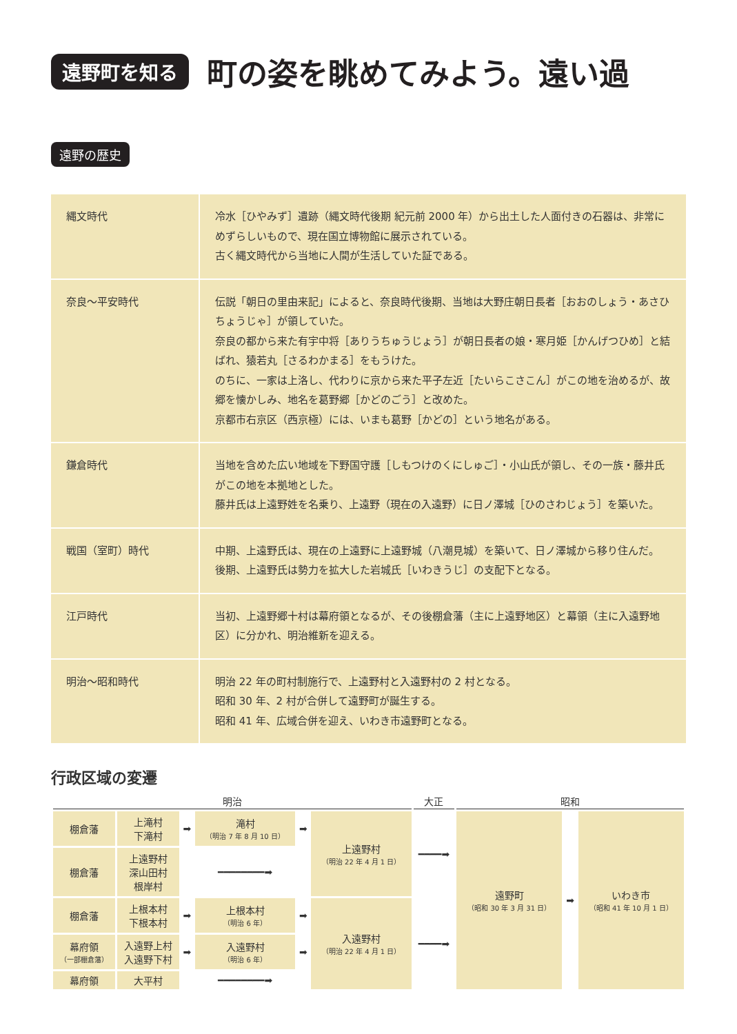遠野町を知る
町の姿を眺めてみよう。遠い過
遠野の歴史
| 縄文時代 | 冷水［ひやみず］遺跡（縄文時代後期 紀元前 2000 年）から出土した人面付きの石器は、非常にめずらしいもので、現在国立博物館に展示されている。 古く縄文時代から当地に人間が生活していた証である。 |
| 奈良～平安時代 | 伝説「朝日の里由来記」によると、奈良時代後期、当地は大野庄朝日長者［おおのしょう・あさひちょうじゃ］が領していた。 奈良の都から来た有宇中将［ありうちゅうじょう］が朝日長者の娘・寒月姫［かんげつひめ］と結ばれ、猿若丸［さるわかまる］をもうけた。 のちに、一家は上洛し、代わりに京から来た平子左近［たいらこさこん］がこの地を治めるが、故郷を懐かしみ、地名を葛野郷［かどのごう］と改めた。 京都市右京区（西京極）には、いまも葛野［かどの］という地名がある。 |
| 鎌倉時代 | 当地を含めた広い地域を下野国守護［しもつけのくにしゅご］・小山氏が領し、その一族・藤井氏がこの地を本拠地とした。 藤井氏は上遠野姓を名乗り、上遠野（現在の入遠野）に日ノ澤城［ひのさわじょう］を築いた。 |
| 戦国（室町）時代 | 中期、上遠野氏は、現在の上遠野に上遠野城（八潮見城）を築いて、日ノ澤城から移り住んだ。 後期、上遠野氏は勢力を拡大した岩城氏［いわきうじ］の支配下となる。 |
| 江戸時代 | 当初、上遠野郷十村は幕府領となるが、その後棚倉藩（主に上遠野地区）と幕領（主に入遠野地区）に分かれ、明治維新を迎える。 |
| 明治～昭和時代 | 明治 22 年の町村制施行で、上遠野村と入遠野村の 2 村となる。 昭和 30 年、2 村が合併して遠野町が誕生する。 昭和 41 年、広域合併を迎え、いわき市遠野町となる。 |
行政区域の変遷
| 明治 | | | | | | 大正 | 昭和 | | |
| 棚倉藩 | 上滝村 下滝村 | ➡ | 滝村 （明治 7 年 8 月 10 日） | ➡ | 上遠野村 （明治 22 年 4 月 1 日） | ━━━━➡ | 遠野町 （昭和 30 年 3 月 31 日） | ➡ | いわき市 （昭和 41 年 10 月 1 日） |
| 棚倉藩 | 上遠野村 深山田村 根岸村 | ━━━━━━━━➡ | | | | | | | |
| 棚倉藩 | 上根本村 下根本村 | ➡ | 上根本村 （明治 6 年） | ➡ | 入遠野村 （明治 22 年 4 月 1 日） | ━━━━➡ | | | |
| 幕府領 （一部棚倉藩） | 入遠野上村 入遠野下村 | ➡ | 入遠野村 （明治 6 年） | ➡ | | | | | |
| 幕府領 | 大平村 | ━━━━━━━━➡ | | | | | | | |